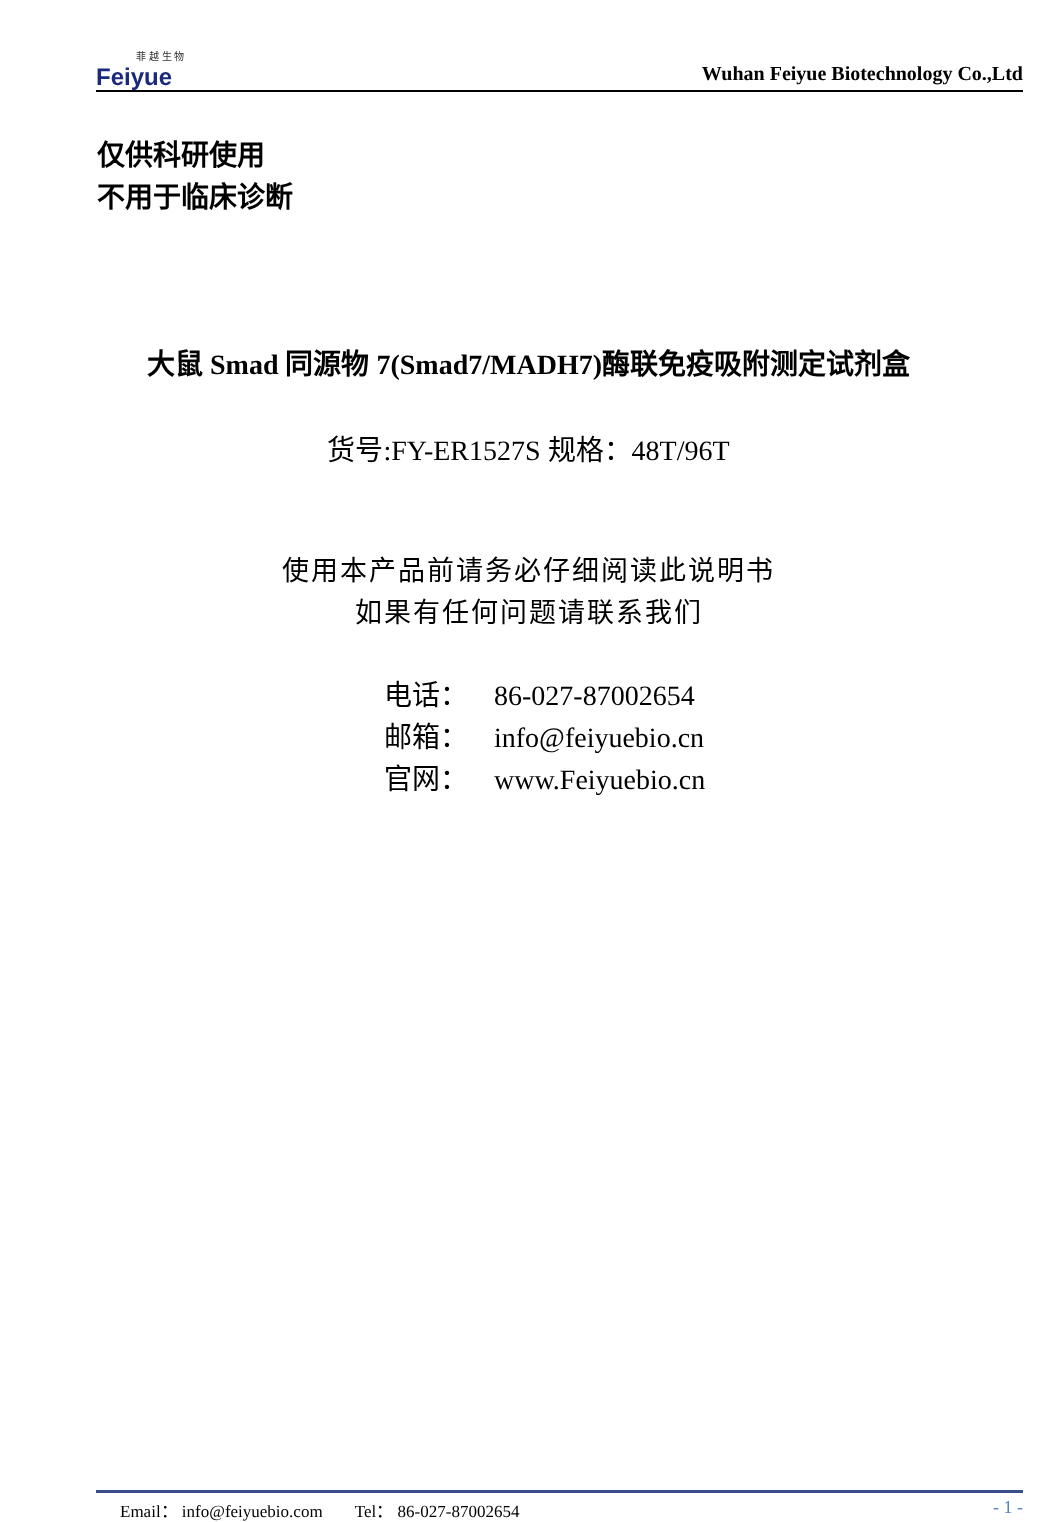菲 越 生 物
Feiyue
Wuhan Feiyue Biotechnology Co.,Ltd
仅供科研使用
不用于临床诊断
大鼠 Smad 同源物 7(Smad7/MADH7)酶联免疫吸附测定试剂盒
货号:FY-ER1527S 规格：48T/96T
使用本产品前请务必仔细阅读此说明书
如果有任何问题请联系我们
电话： 86-027-87002654
邮箱： info@feiyuebio.cn
官网： www.Feiyuebio.cn
Email： info@feiyuebio.com Tel： 86-027-87002654 - 1 -